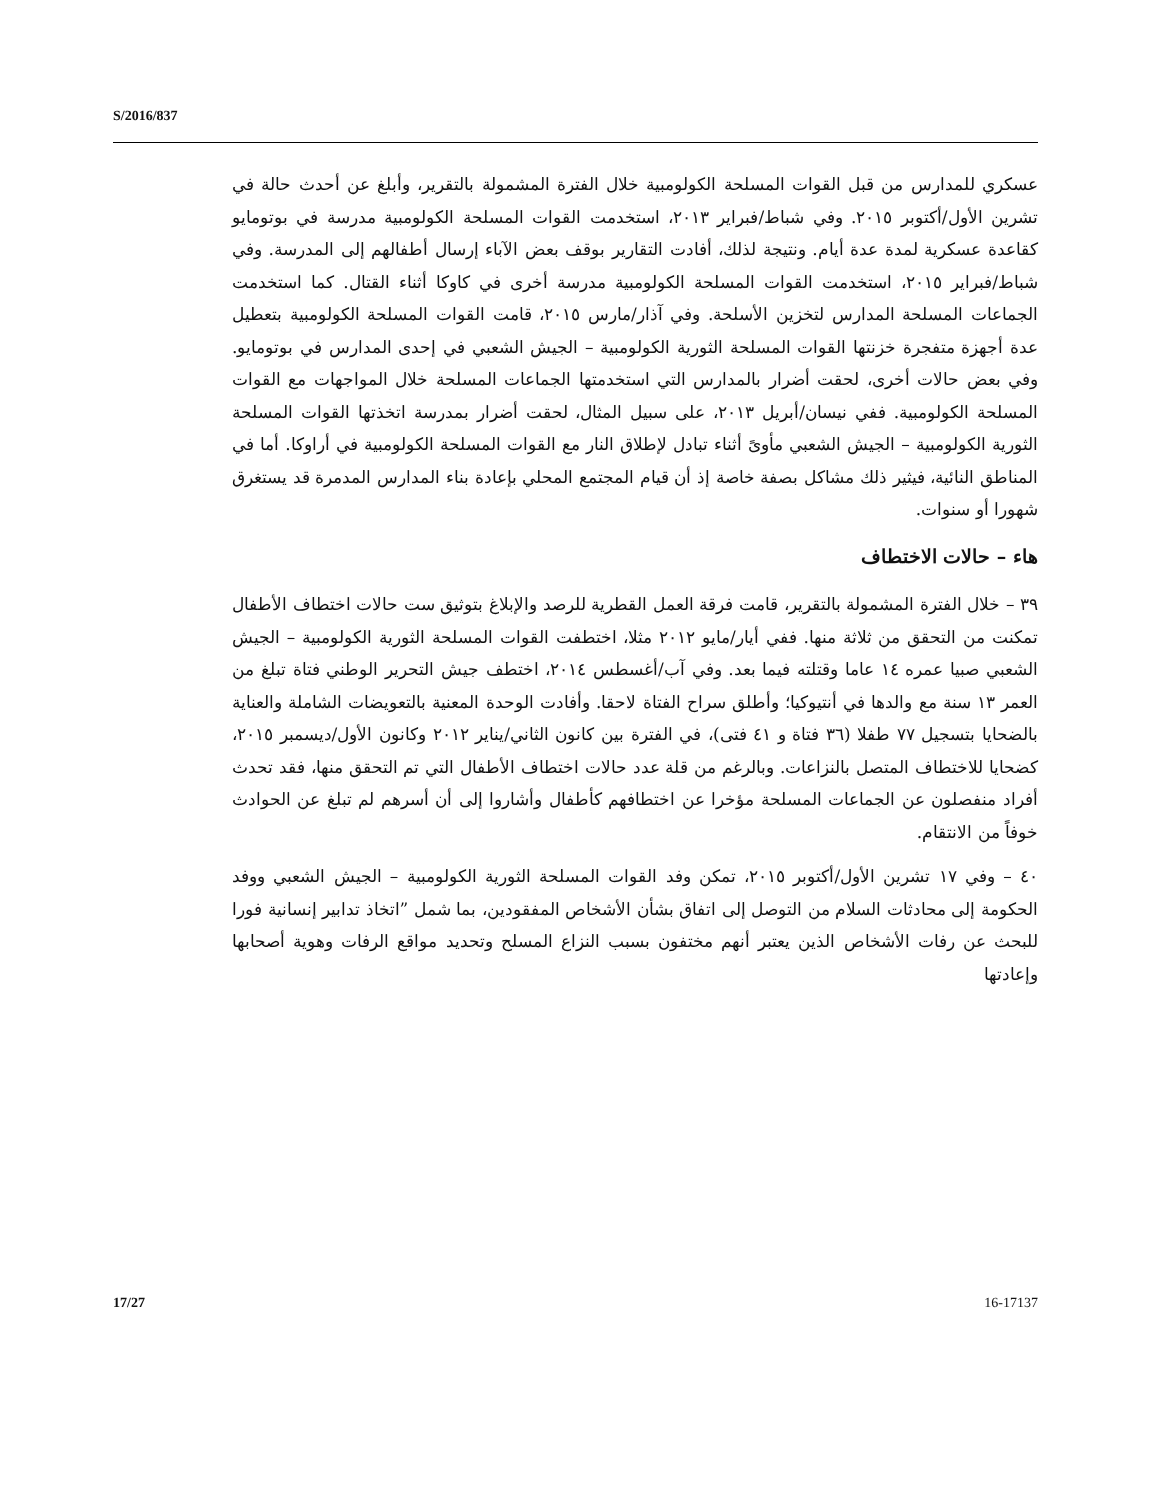S/2016/837
عسكري للمدارس من قبل القوات المسلحة الكولومبية خلال الفترة المشمولة بالتقرير، وأبلغ عن أحدث حالة في تشرين الأول/أكتوبر ٢٠١٥. وفي شباط/فبراير ٢٠١٣، استخدمت القوات المسلحة الكولومبية مدرسة في بوتومايو كقاعدة عسكرية لمدة عدة أيام. ونتيجة لذلك، أفادت التقارير بوقف بعض الآباء إرسال أطفالهم إلى المدرسة. وفي شباط/فبراير ٢٠١٥، استخدمت القوات المسلحة الكولومبية مدرسة أخرى في كاوكا أثناء القتال. كما استخدمت الجماعات المسلحة المدارس لتخزين الأسلحة. وفي آذار/مارس ٢٠١٥، قامت القوات المسلحة الكولومبية بتعطيل عدة أجهزة متفجرة خزنتها القوات المسلحة الثورية الكولومبية – الجيش الشعبي في إحدى المدارس في بوتومايو. وفي بعض حالات أخرى، لحقت أضرار بالمدارس التي استخدمتها الجماعات المسلحة خلال المواجهات مع القوات المسلحة الكولومبية. ففي نيسان/أبريل ٢٠١٣، على سبيل المثال، لحقت أضرار بمدرسة اتخذتها القوات المسلحة الثورية الكولومبية – الجيش الشعبي مأوىً أثناء تبادل لإطلاق النار مع القوات المسلحة الكولومبية في أراوكا. أما في المناطق النائية، فيثير ذلك مشاكل بصفة خاصة إذ أن قيام المجتمع المحلي بإعادة بناء المدارس المدمرة قد يستغرق شهورا أو سنوات.
هاء – حالات الاختطاف
٣٩ – خلال الفترة المشمولة بالتقرير، قامت فرقة العمل القطرية للرصد والإبلاغ بتوثيق ست حالات اختطاف الأطفال تمكنت من التحقق من ثلاثة منها. ففي أيار/مايو ٢٠١٢ مثلا، اختطفت القوات المسلحة الثورية الكولومبية – الجيش الشعبي صبيا عمره ١٤ عاما وقتلته فيما بعد. وفي آب/أغسطس ٢٠١٤، اختطف جيش التحرير الوطني فتاة تبلغ من العمر ١٣ سنة مع والدها في أنتيوكيا؛ وأطلق سراح الفتاة لاحقا. وأفادت الوحدة المعنية بالتعويضات الشاملة والعناية بالضحايا بتسجيل ٧٧ طفلا (٣٦ فتاة و ٤١ فتى)، في الفترة بين كانون الثاني/يناير ٢٠١٢ وكانون الأول/ديسمبر ٢٠١٥، كضحايا للاختطاف المتصل بالنزاعات. وبالرغم من قلة عدد حالات اختطاف الأطفال التي تم التحقق منها، فقد تحدث أفراد منفصلون عن الجماعات المسلحة مؤخرا عن اختطافهم كأطفال وأشاروا إلى أن أسرهم لم تبلغ عن الحوادث خوفاً من الانتقام.
٤٠ – وفي ١٧ تشرين الأول/أكتوبر ٢٠١٥، تمكن وفد القوات المسلحة الثورية الكولومبية – الجيش الشعبي ووفد الحكومة إلى محادثات السلام من التوصل إلى اتفاق بشأن الأشخاص المفقودين، بما شمل ”اتخاذ تدابير إنسانية فورا للبحث عن رفات الأشخاص الذين يعتبر أنهم مختفون بسبب النزاع المسلح وتحديد مواقع الرفات وهوية أصحابها وإعادتها
17/27 16-17137